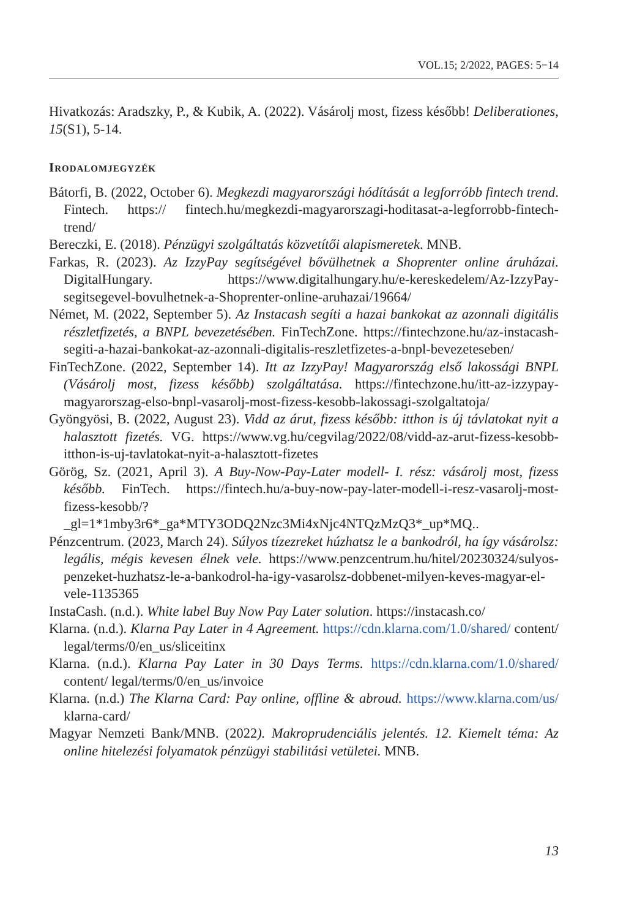VOL.15; 2/2022, PAGES: 5−14
Hivatkozás: Aradszky, P., & Kubik, A. (2022). Vásárolj most, fizess később! Deliberationes, 15(S1), 5-14.
Irodalomjegyzék
Bátorfi, B. (2022, October 6). Megkezdi magyarországi hódítását a legforróbb fintech trend. Fintech. https:// fintech.hu/megkezdi-magyarorszagi-hoditasat-a-legforrobb-fintech-trend/
Bereczki, E. (2018). Pénzügyi szolgáltatás közvetítői alapismeretek. MNB.
Farkas, R. (2023). Az IzzyPay segítségével bővülhetnek a Shoprenter online áruházai. DigitalHungary. https://www.digitalhungary.hu/e-kereskedelem/Az-IzzyPay-segitsegevel-bovulhetnek-a-Shoprenter-online-aruhazai/19664/
Német, M. (2022, September 5). Az Instacash segíti a hazai bankokat az azonnali digitális részletfizetés, a BNPL bevezetésében. FinTechZone. https://fintechzone.hu/az-instacash-segiti-a-hazai-bankokat-az-azonnali-digitalis-reszletfizetes-a-bnpl-bevezeteseben/
FinTechZone. (2022, September 14). Itt az IzzyPay! Magyarország első lakossági BNPL (Vásárolj most, fizess később) szolgáltatása. https://fintechzone.hu/itt-az-izzypay-magyarorszag-elso-bnpl-vasarolj-most-fizess-kesobb-lakossagi-szolgaltatoja/
Gyöngyösi, B. (2022, August 23). Vidd az árut, fizess később: itthon is új távlatokat nyit a halasztott fizetés. VG. https://www.vg.hu/cegvilag/2022/08/vidd-az-arut-fizess-kesobb-itthon-is-uj-tavlatokat-nyit-a-halasztott-fizetes
Görög, Sz. (2021, April 3). A Buy-Now-Pay-Later modell- I. rész: vásárolj most, fizess később. FinTech. https://fintech.hu/a-buy-now-pay-later-modell-i-resz-vasarolj-most-fizess-kesobb/?_gl=1*1mby3r6*_ga*MTY3ODQ2Nzc3Mi4xNjc4NTQzMzQ3*_up*MQ..
Pénzcentrum. (2023, March 24). Súlyos tízezreket húzhatsz le a bankodról, ha így vásárolsz: legális, mégis kevesen élnek vele. https://www.penzcentrum.hu/hitel/20230324/sulyos-penzeket-huzhatsz-le-a-bankodrol-ha-igy-vasarolsz-dobbenet-milyen-keves-magyar-el-vele-1135365
InstaCash. (n.d.). White label Buy Now Pay Later solution. https://instacash.co/
Klarna. (n.d.). Klarna Pay Later in 4 Agreement. https://cdn.klarna.com/1.0/shared/ content/ legal/terms/0/en_us/sliceitinx
Klarna. (n.d.). Klarna Pay Later in 30 Days Terms. https://cdn.klarna.com/1.0/shared/ content/ legal/terms/0/en_us/invoice
Klarna. (n.d.) The Klarna Card: Pay online, offline & abroud. https://www.klarna.com/us/ klarna-card/
Magyar Nemzeti Bank/MNB. (2022). Makroprudenciális jelentés. 12. Kiemelt téma: Az online hitelezési folyamatok pénzügyi stabilitási vetületei. MNB.
13